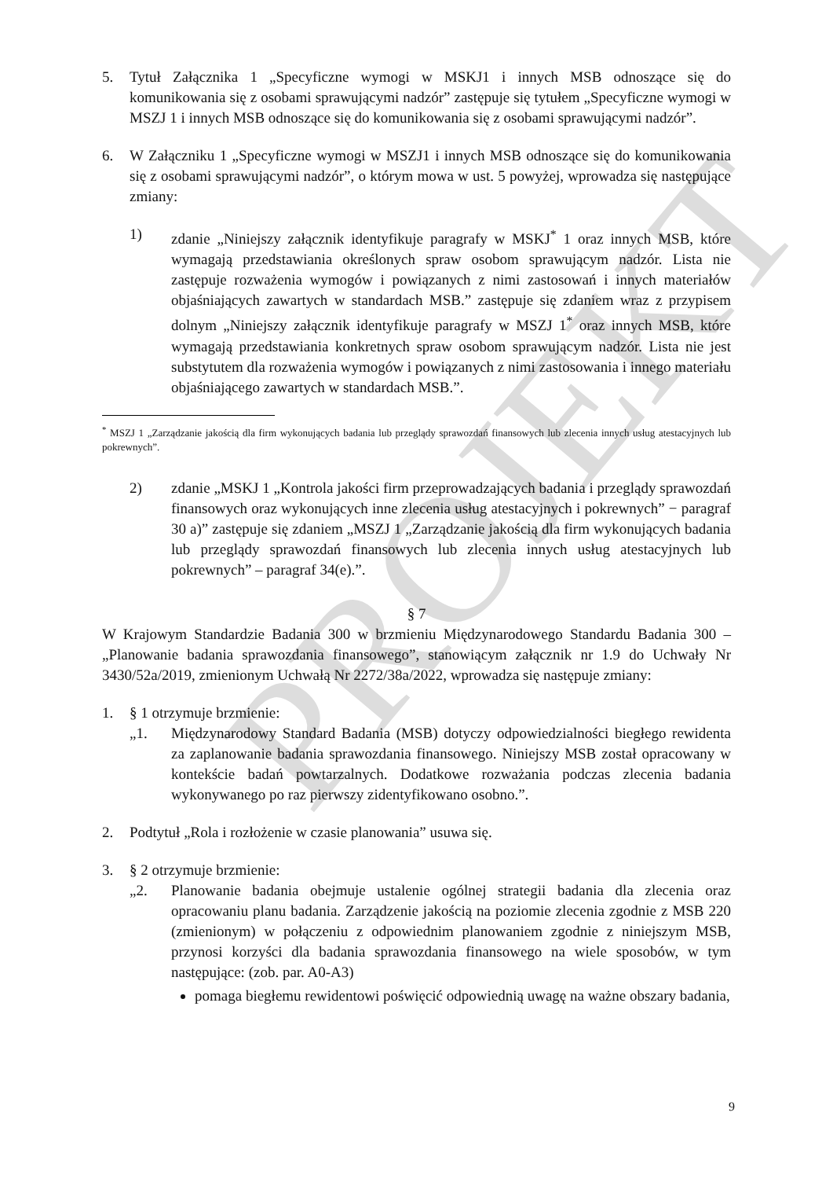PROJEKT
5. Tytuł Załącznika 1 „Specyficzne wymogi w MSKJ1 i innych MSB odnoszące się do komunikowania się z osobami sprawującymi nadzór” zastępuje się tytułem „Specyficzne wymogi w MSZJ 1 i innych MSB odnoszące się do komunikowania się z osobami sprawującymi nadzór”.
6. W Załączniku 1 „Specyficzne wymogi w MSZJ1 i innych MSB odnoszące się do komunikowania się z osobami sprawującymi nadzór”, o którym mowa w ust. 5 powyżej, wprowadza się następujące zmiany:
1) zdanie „Niniejszy załącznik identyfikuje paragrafy w MSKJ<sup>*</sup> 1 oraz innych MSB, które wymagają przedstawiania określonych spraw osobom sprawującym nadzór. Lista nie zastępuje rozważenia wymogów i powiązanych z nimi zastosowań i innych materiałów objaśniających zawartych w standardach MSB.” zastępuje się zdaniem wraz z przypisem dolnym „Niniejszy załącznik identyfikuje paragrafy w MSZJ 1<sup>*</sup> oraz innych MSB, które wymagają przedstawiania konkretnych spraw osobom sprawującym nadzór. Lista nie jest substytutem dla rozważenia wymogów i powiązanych z nimi zastosowania i innego materiału objaśniającego zawartych w standardach MSB.”.
<sup>*</sup> MSZJ 1 „Zarządzanie jakością dla firm wykonujących badania lub przeglądy sprawozdań finansowych lub zlecenia innych usług atestacyjnych lub pokrewnych”.
2) zdanie „MSKJ 1 „Kontrola jakości firm przeprowadzających badania i przeglądy sprawozdań finansowych oraz wykonujących inne zlecenia usług atestacyjnych i pokrewnych” − paragraf 30 a)” zastępuje się zdaniem „MSZJ 1 „Zarządzanie jakością dla firm wykonujących badania lub przeglądy sprawozdań finansowych lub zlecenia innych usług atestacyjnych lub pokrewnych” – paragraf 34(e).”.
§ 7
W Krajowym Standardzie Badania 300 w brzmieniu Międzynarodowego Standardu Badania 300 – „Planowanie badania sprawozdania finansowego”, stanowiącym załącznik nr 1.9 do Uchwały Nr 3430/52a/2019, zmienionym Uchwałą Nr 2272/38a/2022, wprowadza się następuje zmiany:
1. § 1 otrzymuje brzmienie:
„1. Międzynarodowy Standard Badania (MSB) dotyczy odpowiedzialności biegłego rewidenta za zaplanowanie badania sprawozdania finansowego. Niniejszy MSB został opracowany w kontekście badań powtarzalnych. Dodatkowe rozważania podczas zlecenia badania wykonywanego po raz pierwszy zidentyfikowano osobno.”.
2. Podtytuł „Rola i rozłożenie w czasie planowania” usuwa się.
3. § 2 otrzymuje brzmienie:
„2. Planowanie badania obejmuje ustalenie ogólnej strategii badania dla zlecenia oraz opracowaniu planu badania. Zarządzenie jakością na poziomie zlecenia zgodnie z MSB 220 (zmienionym) w połączeniu z odpowiednim planowaniem zgodnie z niniejszym MSB, przynosi korzyści dla badania sprawozdania finansowego na wiele sposobów, w tym następujące: (zob. par. A0-A3)
pomaga biegłemu rewidentowi poświęcić odpowiednią uwagę na ważne obszary badania,
9